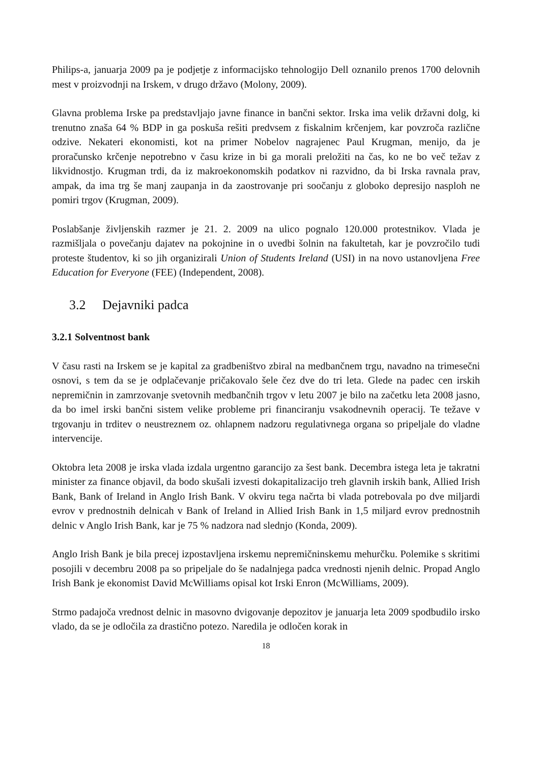Philips-a, januarja 2009 pa je podjetje z informacijsko tehnologijo Dell oznanilo prenos 1700 delovnih mest v proizvodnji na Irskem, v drugo državo (Molony, 2009).
Glavna problema Irske pa predstavljajo javne finance in bančni sektor. Irska ima velik državni dolg, ki trenutno znaša 64 % BDP in ga poskuša rešiti predvsem z fiskalnim krčenjem, kar povzroča različne odzive. Nekateri ekonomisti, kot na primer Nobelov nagrajenec Paul Krugman, menijo, da je proračunsko krčenje nepotrebno v času krize in bi ga morali preložiti na čas, ko ne bo več težav z likvidnostjo. Krugman trdi, da iz makroekonomskih podatkov ni razvidno, da bi Irska ravnala prav, ampak, da ima trg še manj zaupanja in da zaostrovanje pri soočanju z globoko depresijo nasploh ne pomiri trgov (Krugman, 2009).
Poslabšanje življenskih razmer je 21. 2. 2009 na ulico pognalo 120.000 protestnikov. Vlada je razmišljala o povečanju dajatev na pokojnine in o uvedbi šolnin na fakultetah, kar je povzročilo tudi proteste študentov, ki so jih organizirali Union of Students Ireland (USI) in na novo ustanovljena Free Education for Everyone (FEE) (Independent, 2008).
3.2 Dejavniki padca
3.2.1 Solventnost bank
V času rasti na Irskem se je kapital za gradbeništvo zbiral na medbančnem trgu, navadno na trimesečni osnovi, s tem da se je odplačevanje pričakovalo šele čez dve do tri leta. Glede na padec cen irskih nepremičnin in zamrzovanje svetovnih medbančnih trgov v letu 2007 je bilo na začetku leta 2008 jasno, da bo imel irski bančni sistem velike probleme pri financiranju vsakodnevnih operacij. Te težave v trgovanju in trditev o neustreznem oz. ohlapnem nadzoru regulativnega organa so pripeljale do vladne intervencije.
Oktobra leta 2008 je irska vlada izdala urgentno garancijo za šest bank. Decembra istega leta je takratni minister za finance objavil, da bodo skušali izvesti dokapitalizacijo treh glavnih irskih bank, Allied Irish Bank, Bank of Ireland in Anglo Irish Bank. V okviru tega načrta bi vlada potrebovala po dve miljardi evrov v prednostnih delnicah v Bank of Ireland in Allied Irish Bank in 1,5 miljard evrov prednostnih delnic v Anglo Irish Bank, kar je 75 % nadzora nad slednjo (Konda, 2009).
Anglo Irish Bank je bila precej izpostavljena irskemu nepremičninskemu mehurčku. Polemike s skritimi posojili v decembru 2008 pa so pripeljale do še nadalnjega padca vrednosti njenih delnic. Propad Anglo Irish Bank je ekonomist David McWilliams opisal kot Irski Enron (McWilliams, 2009).
Strmo padajoča vrednost delnic in masovno dvigovanje depozitov je januarja leta 2009 spodbudilo irsko vlado, da se je odločila za drastično potezo. Naredila je odločen korak in
18